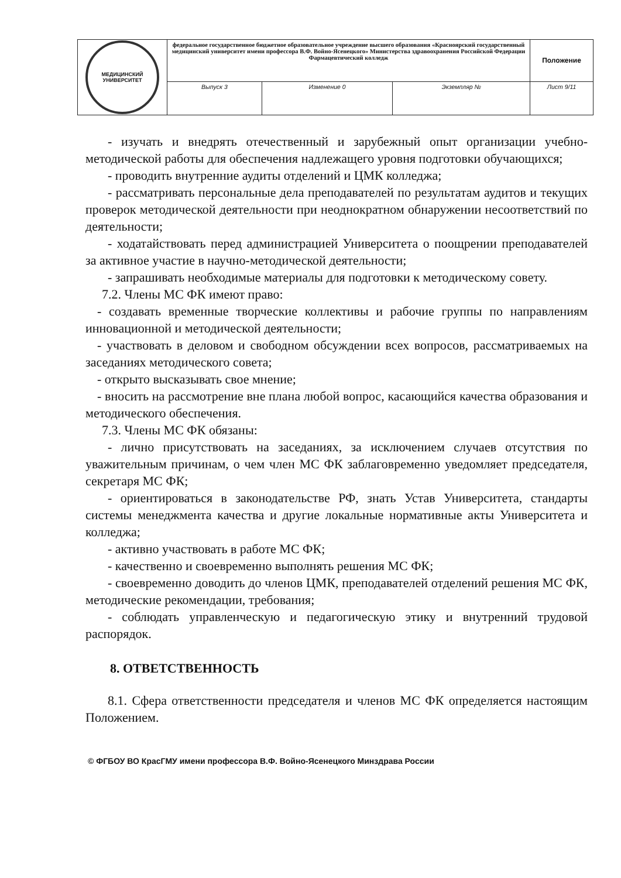| МЕДИЦИНСКИЙ УНИВЕРСИТЕТ | федеральное государственное бюджетное образовательное учреждение высшего образования «Красноярский государственный медицинский университет имени профессора В.Ф. Войно-Ясенецкого» Министерства здравоохранения Российской Федерации Фармацевтический колледж | | | Положение |
| | Выпуск 3 | Изменение 0 | Экземпляр № | Лист 9/11 |
- изучать и внедрять отечественный и зарубежный опыт организации учебно-методической работы для обеспечения надлежащего уровня подготовки обучающихся;
- проводить внутренние аудиты отделений и ЦМК колледжа;
- рассматривать персональные дела преподавателей по результатам аудитов и текущих проверок методической деятельности при неоднократном обнаружении несоответствий по деятельности;
- ходатайствовать перед администрацией Университета о поощрении преподавателей за активное участие в научно-методической деятельности;
- запрашивать необходимые материалы для подготовки к методическому совету.
7.2. Члены МС ФК имеют право:
- создавать временные творческие коллективы и рабочие группы по направлениям инновационной и методической деятельности;
- участвовать в деловом и свободном обсуждении всех вопросов, рассматриваемых на заседаниях методического совета;
- открыто высказывать свое мнение;
- вносить на рассмотрение вне плана любой вопрос, касающийся качества образования и методического обеспечения.
7.3. Члены МС ФК обязаны:
- лично присутствовать на заседаниях, за исключением случаев отсутствия по уважительным причинам, о чем член МС ФК заблаговременно уведомляет председателя, секретаря МС ФК;
- ориентироваться в законодательстве РФ, знать Устав Университета, стандарты системы менеджмента качества и другие локальные нормативные акты Университета и колледжа;
- активно участвовать в работе МС ФК;
- качественно и своевременно выполнять решения МС ФК;
- своевременно доводить до членов ЦМК, преподавателей отделений решения МС ФК, методические рекомендации, требования;
- соблюдать управленческую и педагогическую этику и внутренний трудовой распорядок.
8. ОТВЕТСТВЕННОСТЬ
8.1. Сфера ответственности председателя и членов МС ФК определяется настоящим Положением.
© ФГБОУ ВО КрасГМУ имени профессора В.Ф. Войно-Ясенецкого Минздрава России